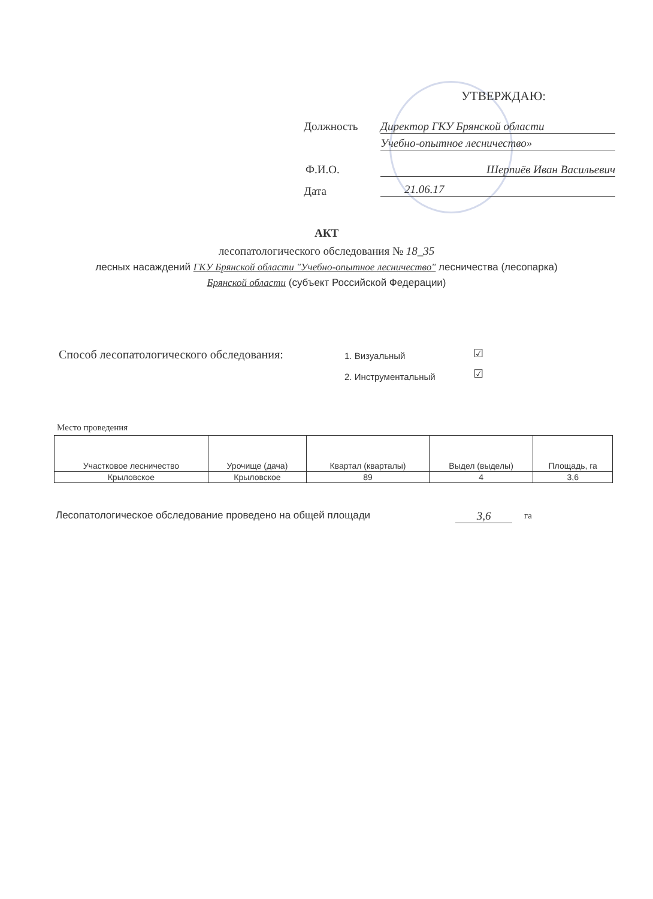УТВЕРЖДАЮ:
Должность Директор ГКУ Брянской области
Учебно-опытное лесничество»
Ф.И.О. Шерпиёв Иван Васильевич
Дата 21.06.17
АКТ
лесопатологического обследования № 18_35
лесных насаждений ГКУ Брянской области "Учебно-опытное лесничество" лесничества (лесопарка)
Брянской области (субъект Российской Федерации)
Способ лесопатологического обследования:
1. Визуальный ☑
2. Инструментальный ☑
Место проведения
| Участковое лесничество | Урочище (дача) | Квартал (кварталы) | Выдел (выделы) | Площадь, га |
| --- | --- | --- | --- | --- |
| Крыловское | Крыловское | 89 | 4 | 3,6 |
Лесопатологическое обследование проведено на общей площади
3,6 га